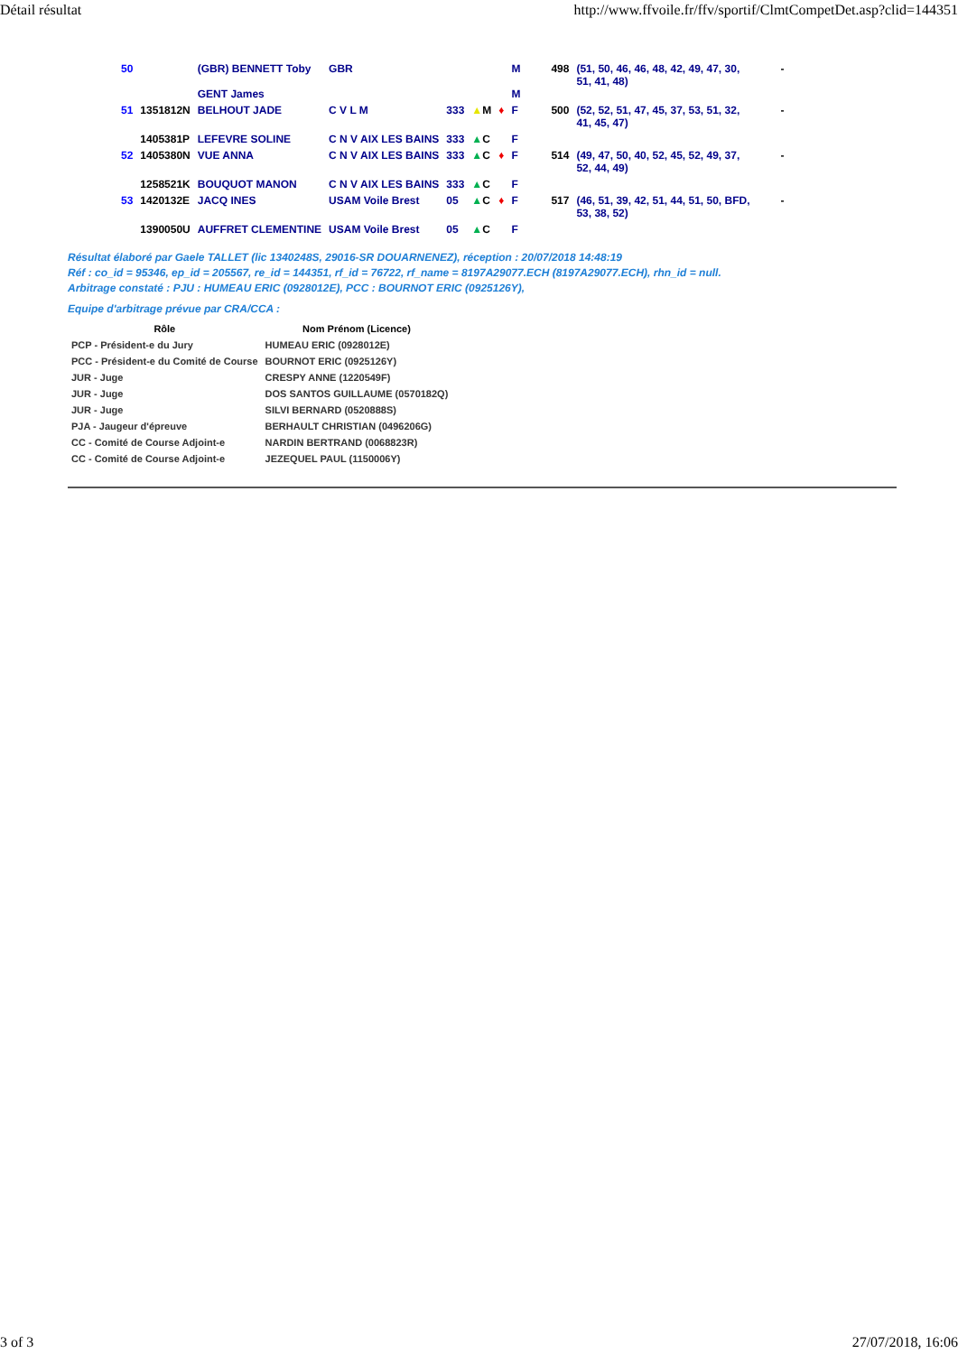Détail résultat http://www.ffvoile.fr/ffv/sportif/ClmtCompetDet.asp?clid=144351
| 50 | | (GBR) BENNETT Toby GENT James | GBR | | | | M M | 498 | (51, 50, 46, 46, 48, 42, 49, 47, 30, 51, 41, 48) | - |
| 51 | 1351812N | BELHOUT JADE | C V L M | 333 | ▲ M | ♦ | F | 500 | (52, 52, 51, 47, 45, 37, 53, 51, 32, 41, 45, 47) | - |
| | 1405381P | LEFEVRE SOLINE | C N V AIX LES BAINS | 333 | ▲ C | | F | | | |
| 52 | 1405380N | VUE ANNA | C N V AIX LES BAINS | 333 | ▲ C | ♦ | F | 514 | (49, 47, 50, 40, 52, 45, 52, 49, 37, 52, 44, 49) | - |
| | 1258521K | BOUQUOT MANON | C N V AIX LES BAINS | 333 | ▲ C | | F | | | |
| 53 | 1420132E | JACQ INES | USAM Voile Brest | 05 | ▲ C | ♦ | F | 517 | (46, 51, 39, 42, 51, 44, 51, 50, BFD, 53, 38, 52) | - |
| | 1390050U | AUFFRET CLEMENTINE | USAM Voile Brest | 05 | ▲ C | | F | | | |
Résultat élaboré par Gaele TALLET (lic 1340248S, 29016-SR DOUARNENEZ), réception : 20/07/2018 14:48:19
Réf : co_id = 95346, ep_id = 205567, re_id = 144351, rf_id = 76722, rf_name = 8197A29077.ECH (8197A29077.ECH), rhn_id = null.
Arbitrage constaté : PJU : HUMEAU ERIC (0928012E), PCC : BOURNOT ERIC (0925126Y),
Equipe d'arbitrage prévue par CRA/CCA :
| Rôle | Nom Prénom (Licence) |
| --- | --- |
| PCP - Président-e du Jury | HUMEAU ERIC (0928012E) |
| PCC - Président-e du Comité de Course | BOURNOT ERIC (0925126Y) |
| JUR - Juge | CRESPY ANNE (1220549F) |
| JUR - Juge | DOS SANTOS GUILLAUME (0570182Q) |
| JUR - Juge | SILVI BERNARD (0520888S) |
| PJA - Jaugeur d'épreuve | BERHAULT CHRISTIAN (0496206G) |
| CC - Comité de Course Adjoint-e | NARDIN BERTRAND (0068823R) |
| CC - Comité de Course Adjoint-e | JEZEQUEL PAUL (1150006Y) |
3 of 3 27/07/2018, 16:06